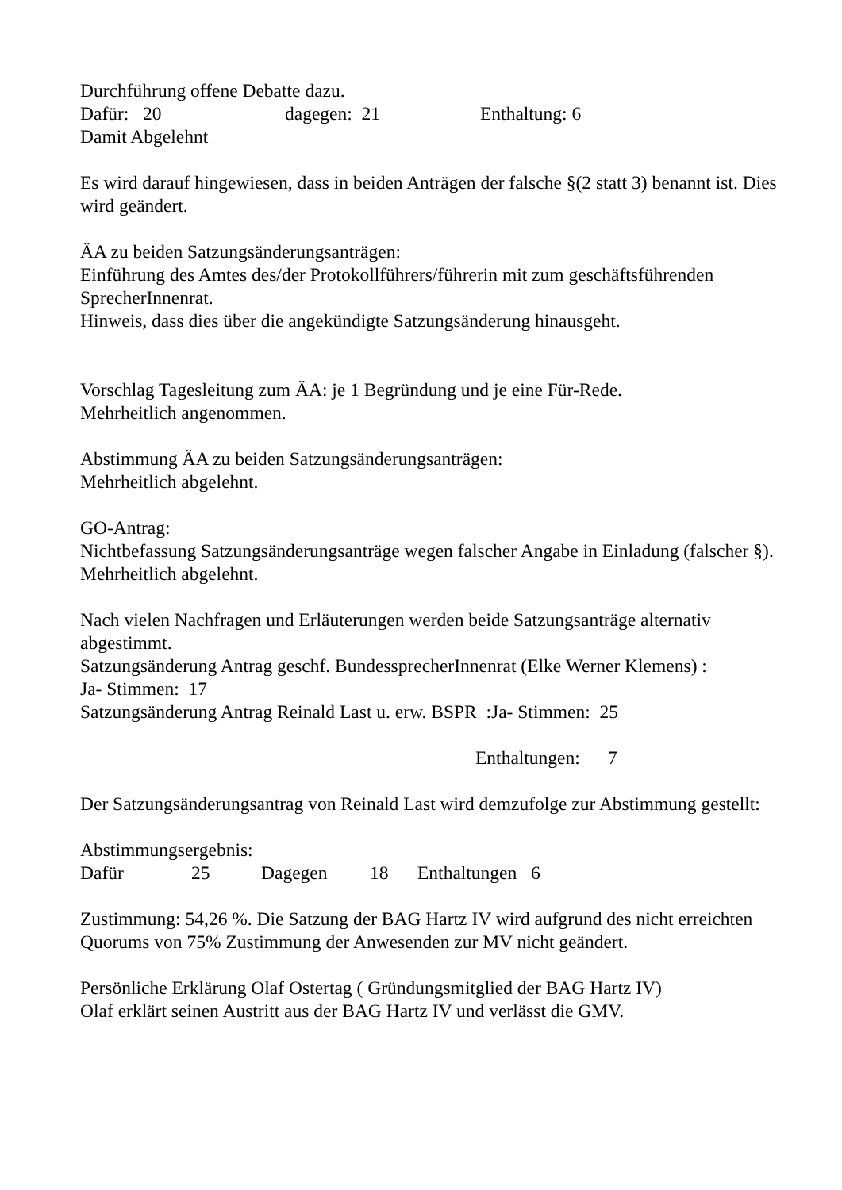Durchführung offene Debatte dazu.
Dafür: 20 dagegen: 21 Enthaltung: 6
Damit Abgelehnt
Es wird darauf hingewiesen, dass in beiden Anträgen der falsche §(2 statt 3) benannt ist. Dies wird geändert.
ÄA zu beiden Satzungsänderungsanträgen:
Einführung des Amtes des/der Protokollführers/führerin mit zum geschäftsführenden SprecherInnenrat.
Hinweis, dass dies über die angekündigte Satzungsänderung hinausgeht.
Vorschlag Tagesleitung zum ÄA: je 1 Begründung und je eine Für-Rede.
Mehrheitlich angenommen.
Abstimmung ÄA zu beiden Satzungsänderungsanträgen:
Mehrheitlich abgelehnt.
GO-Antrag:
Nichtbefassung Satzungsänderungsanträge wegen falscher Angabe in Einladung (falscher §).
Mehrheitlich abgelehnt.
Nach vielen Nachfragen und Erläuterungen werden beide Satzungsanträge alternativ abgestimmt.
Satzungsänderung Antrag geschf. BundessprecherInnenrat (Elke Werner Klemens) :
Ja- Stimmen: 17
Satzungsänderung Antrag Reinald Last u. erw. BSPR :Ja- Stimmen: 25
Enthaltungen: 7
Der Satzungsänderungsantrag von Reinald Last wird demzufolge zur Abstimmung gestellt:
Abstimmungsergebnis:
Dafür 25 Dagegen 18 Enthaltungen 6
Zustimmung: 54,26 %. Die Satzung der BAG Hartz IV wird aufgrund des nicht erreichten Quorums von 75% Zustimmung der Anwesenden zur MV nicht geändert.
Persönliche Erklärung Olaf Ostertag ( Gründungsmitglied der BAG Hartz IV)
Olaf erklärt seinen Austritt aus der BAG Hartz IV und verlässt die GMV.